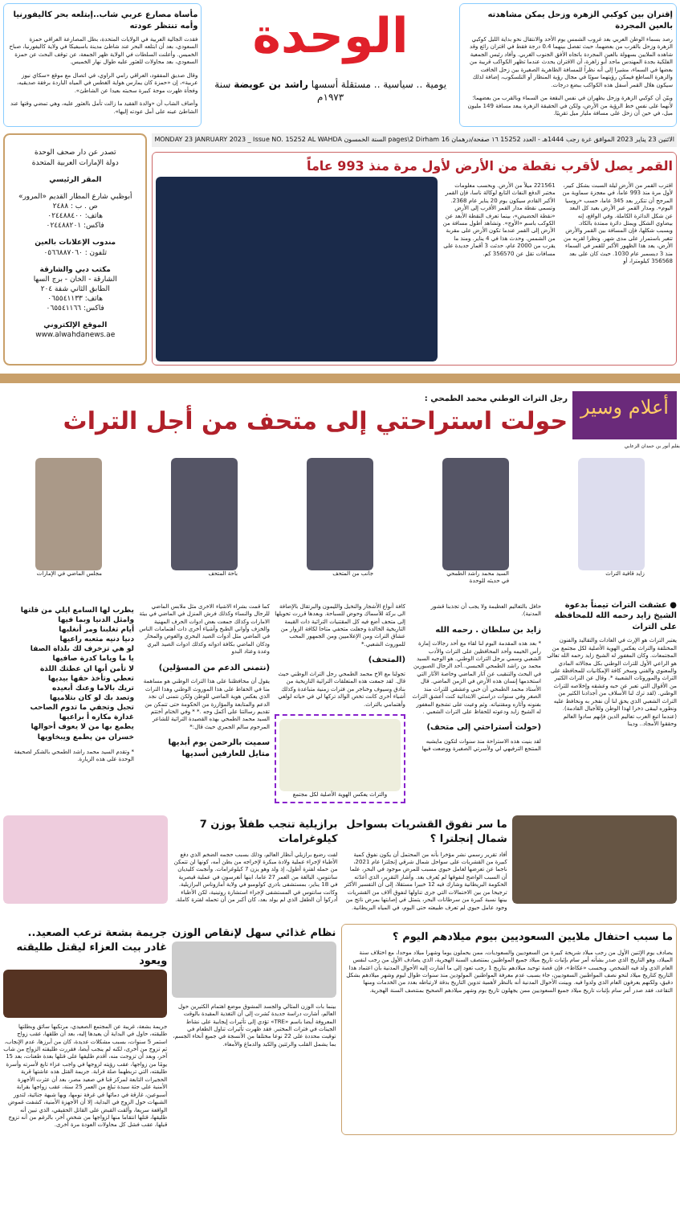إقتران بين كوكبي الزهرة وزحل يمكن مشاهدته بالعين المجردة
رصد بسماء الوطن العربي بعد غروب الشمس يوم الأحد والانتقال نحو بداية الليل كوكبي الزهرة وزحل بالقرب من بعضهما، حيث تفصل بينهما 0.4 درجة فقط في اقتران رائع وقد شاهده الملايين بسهولة بالعين المجردة باتجاه الأفق الجنوب الغربي. وأفاد رئيس الجمعية الفلكية بجدة المهندس ماجد أبو زاهرة، أن الاقتران يحدث عندما تظهر الكواكب قريبة من بعضها في السماء، مشيرا إلى أنه نظراً للمسافة الظاهرية الصغيرة بين زحل الخافت والزهرة الساطع فيمكن رؤيتهما سويًا في مجال رؤية المنظار أو التلسكوب، إضافة لذلك سيكون هلال القمر أسفل هذه الكواكب ببضع درجات.
وبيّن أن كوكبي الزهرة وزحل يظهران في نفس البقعة من السماء وبالقرب من بعضهما؛ لأنهما على نفس خط الرؤية من الأرض، ولكن في الحقيقة الزهرة يبعد مسافة 149 مليون ميل، في حين أن زحل على مسافة مليار ميل تقريبًا.
الوحدة
يومية .. سياسية .. مستقلة أسسها راشد بن عويضة سنة ١٩٧٣م
مأساة مصارع عربي شاب..إبتلعه بحر كاليفورنيا وأمه تنتظر عودته
فقدت الجالية العربية في الولايات المتحدة، بطل المصارعة العراقي حمزة السعودي، بعد أن ابتلعه البحر عند شاطئ مدينة باسيفيكا في ولاية كاليفورنيا، صباح الخميس. وأعلنت السلطات في الولاية ظهر الجمعة، عن توقف البحث عن حمزة السعودي، بعد محاولات للعثور عليه طوال نهار الخميس.
وقال صديق المفقود، العراقي رامي الراوي، في اتصال مع موقع «سكاي نيوز عربية»، إن «حمزة كان يمارس هواية الغطس في المياه الباردة برفقة صديقيه، وفجأة ظهرت موجة كبيرة سحبته بعيدا عن الشاطئ».
وأضاف الشاب أن «والدة الفقيد ما زالت تأمل بالعثور عليه، وهي تمضي وقتها عند الشاطئ عينه على أمل عودته إليها».
الاثنين 23 يناير 2023 الموافق غرة رجب 1444هـ - العدد 15252 ١٦ صفحة/درهمان 16 pages\2 Dirham السنة الخمسون AL WAHDA MONDAY 23 JANRUARY 2023 _ Issue NO. 15252
القمر يصل لأقرب نقطة من الأرض لأول مرة منذ 993 عاماً
اقترب القمر من الأرض ليلة السبت بشكل كبير، لأول مرة منذ 993 عاماً، في معجزة سماوية من المرجح أن تتكرر بعد 345 عاما، حسب «روسيا اليوم». ومدار القمر عبر الأرض بعيد كل البعد عن شكل الدائرة الكاملة. وفي الواقع، إنه بيضاوي الشكل ويمثل دائرة ممتدة بالكاد. وبسبب شكلها، فإن المسافة بين القمر والأرض تتغير باستمرار على مدى شهر. ونظرا لقربه من الأرض، يعد هذا الظهور الأكبر للقمر في السماء منذ 3 ديسمبر عام 1030. حيث كان على بعد 356568 كيلومترا، أو
221561 ميلاً من الأرض. وبحسب معلومات مختبر الدفع النفاث التابع لوكالة ناسا، فإن القمر الأكبر القادم سيكون يوم 20 يناير عام 2368. وتسمى نقطة مدار القمر الأقرب إلى الأرض «نقطة الحضيض»، بينما تعرف النقطة الأبعد عن الكوكب باسم «الأوج». وتشاهد أطول مسافة من الأرض إلى القمر عندما تكون الأرض على مقربة من الشمس. وحدث هذا في 4 يناير. ومنذ ما يقرب من 2000 عام، حدثت 3 أقمار جديدة على مسافات تقل عن 356570 كم.
تصدر عن دار صحف الوحدة
دولة الإمارات العربية المتحدة
المقر الرئيسي
أبوظبي شارع المطار القديم «المرور»
ص . ب : ٢٤٨٨
هاتف: ٠٢٤٤٨٨٤٠٠
فاكس: ٠٢٤٤٨٨٢٠١
مندوب الإعلانات بالعين
تلفون : ٠٥٦٦٨٨٧٠٦٠
مكتب دبي والشارقة
الشارقة - الخان - برج السها
الطابق الثاني شقة ٢٠٤
هاتف: ٠٦٥٥٤١١٣٣
فاكس: ٠٦٥٥٤١١٦٦
الموقع الإلكتروني
www.alwahdanews.ae
أعلام وسير
رجل التراث الوطني محمد الطمحي :
حولت استراحتي إلى متحف من أجل التراث
بقلم أنور بن حمدان الزعابي
زايد قافية التراث السيد محمد راشد الطمحي في حديثه للوحدة
جانب من المتحف باحة المتحف مجلس الماضي في الإمارات
● عشقت التراث تيمناً بدعوة الشيخ زايد رحمه الله للمحافظة على التراث
يعتبر التراث هو الإرث في العادات والتقاليد والفنون المختلفة والتراث يعكس الهوية الأصلية لكل مجتمع من المجتمعات. وكان المغفور له الشيخ زايد رحمه الله تعالى هو الراعي الأول للتراث الوطني بكل مجالاته المادي والمعنوي والفني وسخر كافة الإمكانيات للمحافظة على التراث والموروثات الشعبية *. وقال عن التراث الكثير من الأقوال التي تعبر عن حبه وعشقه وإخلاصه للتراث الوطني. (لقد ترك لنا الأسلاف من أجدادنا الكثير من التراث الشعبي الذي يحق لنا أن نفخر به ونحافظ عليه ونطوره ليبقى ذخرا لهذا الوطن وللأجيال القادمة). (عندما اتبع العرب تعاليم الدين فإنهم سادوا العالم وحققوا الأمجاد.. ودينا
حافل بالتعاليم العظيمة ولا يجب أن تجذبنا قشور المدنية).
زايد بن سلطان . رحمه الله
* بعد هذه المقدمة اليوم لنا لقاء مع أحد رجالات إمارة رأس الخيمه وأحد المحافظين على التراث والأدب الشعبي وسمي برجل التراث الوطني. هو الوجيه السيد محمد بن راشد الطمحي الحبسي..أحد الرجال الصبورين في البحث والتنقيب عن آثار الماضي وخاصة الآثار التي استخدمها إنسان هذه الأرض في الزمن الماضي. قال الأستاذ محمد الطمحي أن حبي وعشقي للتراث منذ الصغر وفي سنوات دراستي الابتدائية كنت أعشق التراث بفنونه وآثاره ومقتنياته. وثم وعيت على تشجيع المغفور له الشيخ زايد ودعوته للحفاظ على التراث الشعبي .
(حولت أستراحتي إلى متحف)
لقد بنيت هذه الاستراحة منذ سنوات لتكون مايشبه المنتجع الترفيهي لي ولأسرتي الصغيرة ووضعت فيها
كافة أنواع الأشجار والنخيل والليمون والبرتقال بالإضافة الى بركة للأسماك وحوض للسباحة. وبعدها قررت تحويلها إلى متحف أضع فيه كل المقتنيات التراثية ذات القيمة التاريخية الخالدة وجعلت متحفي متاحا لكافة الزوار من عشاق التراث ومن الإعلاميين ومن الجمهور المحب للموروث الشعبي.*
(المتحف)
تجولنا مع الاخ محمد الطمحي رجل التراث الوطني حيث قال. لقد جمعت هذه المتعلقات التراثية التاريخية من بنادق وسيوف وخناجر من فترات زمنية متباعدة وكذلك أشياء أخرى كانت تخص الوالد تركها لي في حياته لولعي وأهتمامي بالتراث.
والتراث يعكس الهوية الأصلية لكل مجتمع
كما قمت بشراء الاشياء الاخرى مثل ملابس الماضي للرجال والنساء وكذلك فرش المنزل في الماضي في بيئة الامارات وكذلك جمعت بعض ادوات الحرف المهنية والخزف وأواني الطبخ وأشياء أخرى ذات أهتمامات الناس في الماضي مثل أدوات الصيد البحري والغوص والمحار ودكان الماضي بكافة ادواته وكذلك ادوات الصيد البري وعدة وعتاد البدو
(نتمنى الدعم من المسؤلين)
يقول أن محافظتنا على هذا التراث الوطني هو مساهمة منا في الحفاظ على هذا الموروث الوطني وهذا التراث الذي يعكس هوية الماضي للوطن ولكن نتمنى ان نجد الدعم والمتابعة والمؤازرة من الحكومة حتى تتمكن من تقديم رسالتنا على أكمل وجه .* * وفي الختام أختتم السيد محمد الطمحي بهذه القصيدة التراثية للشاعر المرحوم سالم الجمري حيث قال:*
سميت بالرحمن يوم أبديها
متايل للعارفين أسديها
يطرب لها السامع ايلي من قلتها
وامثل الدنيا وبما فيها
أيام تغلبنا ومر أنغلبها
دنيا دنيه متعبه راعيها
لو هي تزخرف لك بلذاة الصفا
يا ما وياما كدرة صافيها
لا تأمن أبها ان عطتك اللذة
تعطي وتأخذ حقها بيديها
تريك بالاما وعنك أبعيده
وتصد بك لو كان بتلاميها
تجبل وتجفي ما تدوم الصاحب
غدارة مكاره أ براعيها
يطمع بها من لا يعوف أحوالها
خسران من يطمع ويبخاويها
* وتقدم السيد محمد راشد الطمحي بالشكر لصحيفة الوحدة على هذه الزيارة.
ما سر نفوق القشريات بسواحل شمال إنجلترا ؟
أفاد تقرير رسمي نشر مؤخرا بأنه من المحتمل أن يكون نفوق كمية كبيرة من القشريات على سواحل شمال شرقي إنجلترا عام 2021، ناجما عن تعرضها لعامل حيوي مسبب للمرض موجود في البحر، علما أن السبب الواضح لنفوقها لم يُعرف بعد. وأشار التقرير، الذي أعدّته الحكومة البريطانية وشارك فيه 12 خبيرا مستقلا، إلى أن التفسير الأكثر ترجيحا من بين الاحتمالات التي جرى تناولها لنفوق آلاف من القشريات بينها نسبة كبيرة من سرطانات البحر، يتمثل في إصابتها بمرض ناتج من وجود عامل حيوي لم تعرف طبيعته حتى اليوم، في المياه البريطانية.
برازيلية تنجب طفلاً بوزن 7 كيلوغرامات
لفت رضيع برازيلي أنظار العالم، وذلك بسبب حجمه الضخم الذي دفع الأطباء لإجراء عملية ولادة مبكرة لإخراجه من بطن أمه، كونها لن تتمكن من حمله لفترة أطول، إذ ولد وهو يزن 7 كيلوغرامات. وأنجبت كليديان سانتوس، البالغة من العمر 27 عاما، ابنها أنغرسون في عملية قيصرية في 18 يناير، بمستشفى بادري كولومبو في ولاية أمازوناس البرازيلية. وكانت سانتوس في المستشفى لإجراء استشارة روتينية، لكن الأطباء أدركوا أن الطفل الذي لم يولد بعد، كان أكبر من أن تحمله لفترة كاملة.
ما سبب احتفال ملايين السعوديين بيوم ميلادهم اليوم ؟
يصادف يوم الإثنين الأول من رجب ميلاد شريحة كبيرة من السعوديين والسعوديات، ممن يحملون يوما وشهرا ميلاد موحدا، مع اختلاف سنة الميلاد، وهو التاريخ الذي صدر بشأنه أمر سام بإثبات تاريخ ميلاد جميع المواطنين بمنتصف السنة الهجرية، الذي يصادف الأول من رجب لنفس العام الذي ولد فيه الشخص. وبحسب «عكاظ»، فإن قصة توحيد ميلادهم بتاريخ 1 رجب تعود إلى ما أشارت إليه الأحوال المدنية بأن اعتماد هذا التاريخ كتاريخ ميلاد لنحو نصف المواطنين السعوديين، جاء بسبب عدم معرفة المواطنين المولودين منذ سنوات طوال ليوم وشهر ميلادهم بشكل دقيق، ولكنهم يعرفون العام الذي ولدوا فيه. وبينت الأحوال المدنية أنه بالنظر لأهمية تدوين التاريخ بدقة لارتباطه بعدد من الخدمات ومنها التقاعد، فقد صدر أمر سام بإثبات تاريخ ميلاد جميع السعوديين ممن يجهلون تاريخ يوم وشهر ميلادهم الصحيح بمنتصف السنة الهجرية.
نظام غذائي سهل لإنقاص الوزن
بينما بات الوزن المثالي والجسد المشوق موضع اهتمام الكثيرين حول العالم، أشارت دراسة جديدة نُشرت إلى أن التغذية المقيدة بالوقت المعروفة أيضا باسم «TRE» تؤدي إلى تأثيرات إيجابية على نشاط الجينات في فترات المختبر. فقد ظهرت تأثيرات تناول الطعام في توقيت محددة على 22 نوعا مختلفا من الأنسجة في جميع أنحاء الجسم، بما يشمل القلب والرئتين والكبد والدماغ والأمعاء.
جريمة بشعة ترعب الصعيد.. غادر بيت العزاء ليقتل طليقته ويعود
جريمة بشعة، غريبة عن المجتمع الصعيدي، مرتكبها سائق وبطلتها طليقته، حاول في البداية أن يعيدها إليه، بعد أن طلقها، عقب زواج استمر 5 سنوات، بسبب مشكلات عديدة، كان من أبرزها، عدم الإنجاب، ثم تزوج من أخرى، لكنه لم ينجب أيضا، فقررت طليقته الزواج من شاب آخر، وبعد أن تزوجت منه، أقدم طليقها على قتلها بعدة طعنات، بعد 15 يومًا من زواجها، عقب رؤيته لزوجها في واجب عزاء تابع لأسرته وأسرة طليقته، التي تربطهما صلة قرابة. جريمة القتل هذه عاشتها قرية الحجيرات التابعة لمركز قنا في صعيد مصر، بعد أن عثرت الأجهزة الأمنية على جثة سيدة تبلغ من العمر 25 سنة، عقب زواجها بقرابة أسبوعين، غارقة في دمائها في غرفة نومها، وبها شبهة جنائية، لتدور الشبهات حول الزوج في البداية، إلا أن الأجهزة الأمنية، كشفت غموض الواقعة سريعا، وألقت القبض على القاتل الحقيقي، الذي تبين أنه طليقها، قتلها انتقاما منها لزواجها من شخص آخر، بالرغم من أنه تزوج قبلها، عقب فشل كل محاولات العودة مرة أخرى.